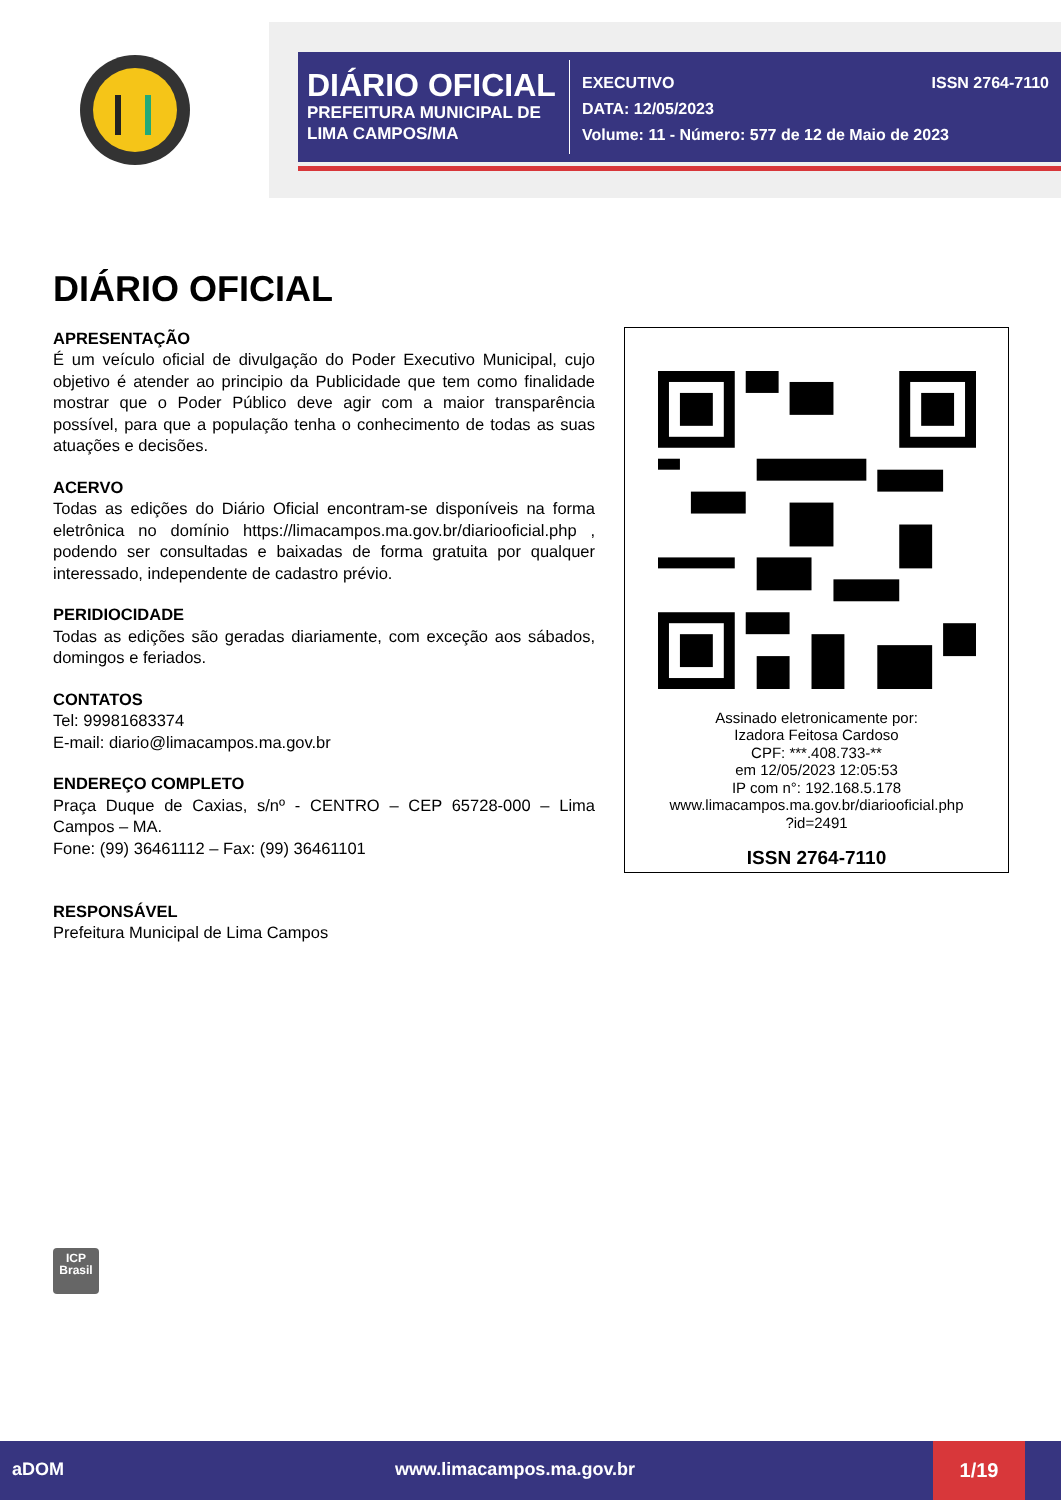DIÁRIO OFICIAL
PREFEITURA MUNICIPAL DE
LIMA CAMPOS/MA
EXECUTIVO ISSN 2764-7110
DATA: 12/05/2023
Volume: 11 - Número: 577 de 12 de Maio de 2023
DIÁRIO OFICIAL
APRESENTAÇÃO
É um veículo oficial de divulgação do Poder Executivo Municipal, cujo objetivo é atender ao principio da Publicidade que tem como finalidade mostrar que o Poder Público deve agir com a maior transparência possível, para que a população tenha o conhecimento de todas as suas atuações e decisões.
ACERVO
Todas as edições do Diário Oficial encontram-se disponíveis na forma eletrônica no domínio https://limacampos.ma.gov.br/diariooficial.php , podendo ser consultadas e baixadas de forma gratuita por qualquer interessado, independente de cadastro prévio.
PERIDIOCIDADE
Todas as edições são geradas diariamente, com exceção aos sábados, domingos e feriados.
CONTATOS
Tel: 99981683374
E-mail: diario@limacampos.ma.gov.br
ENDEREÇO COMPLETO
Praça Duque de Caxias, s/nº - CENTRO – CEP 65728-000 – Lima Campos – MA.
Fone: (99) 36461112 – Fax: (99) 36461101
RESPONSÁVEL
Prefeitura Municipal de Lima Campos
Assinado eletronicamente por:
Izadora Feitosa Cardoso
CPF: ***.408.733-**
em 12/05/2023 12:05:53
IP com n°: 192.168.5.178
www.limacampos.ma.gov.br/diariooficial.php
?id=2491
ISSN 2764-7110
ICP
Brasil
aDOM www.limacampos.ma.gov.br
1/19